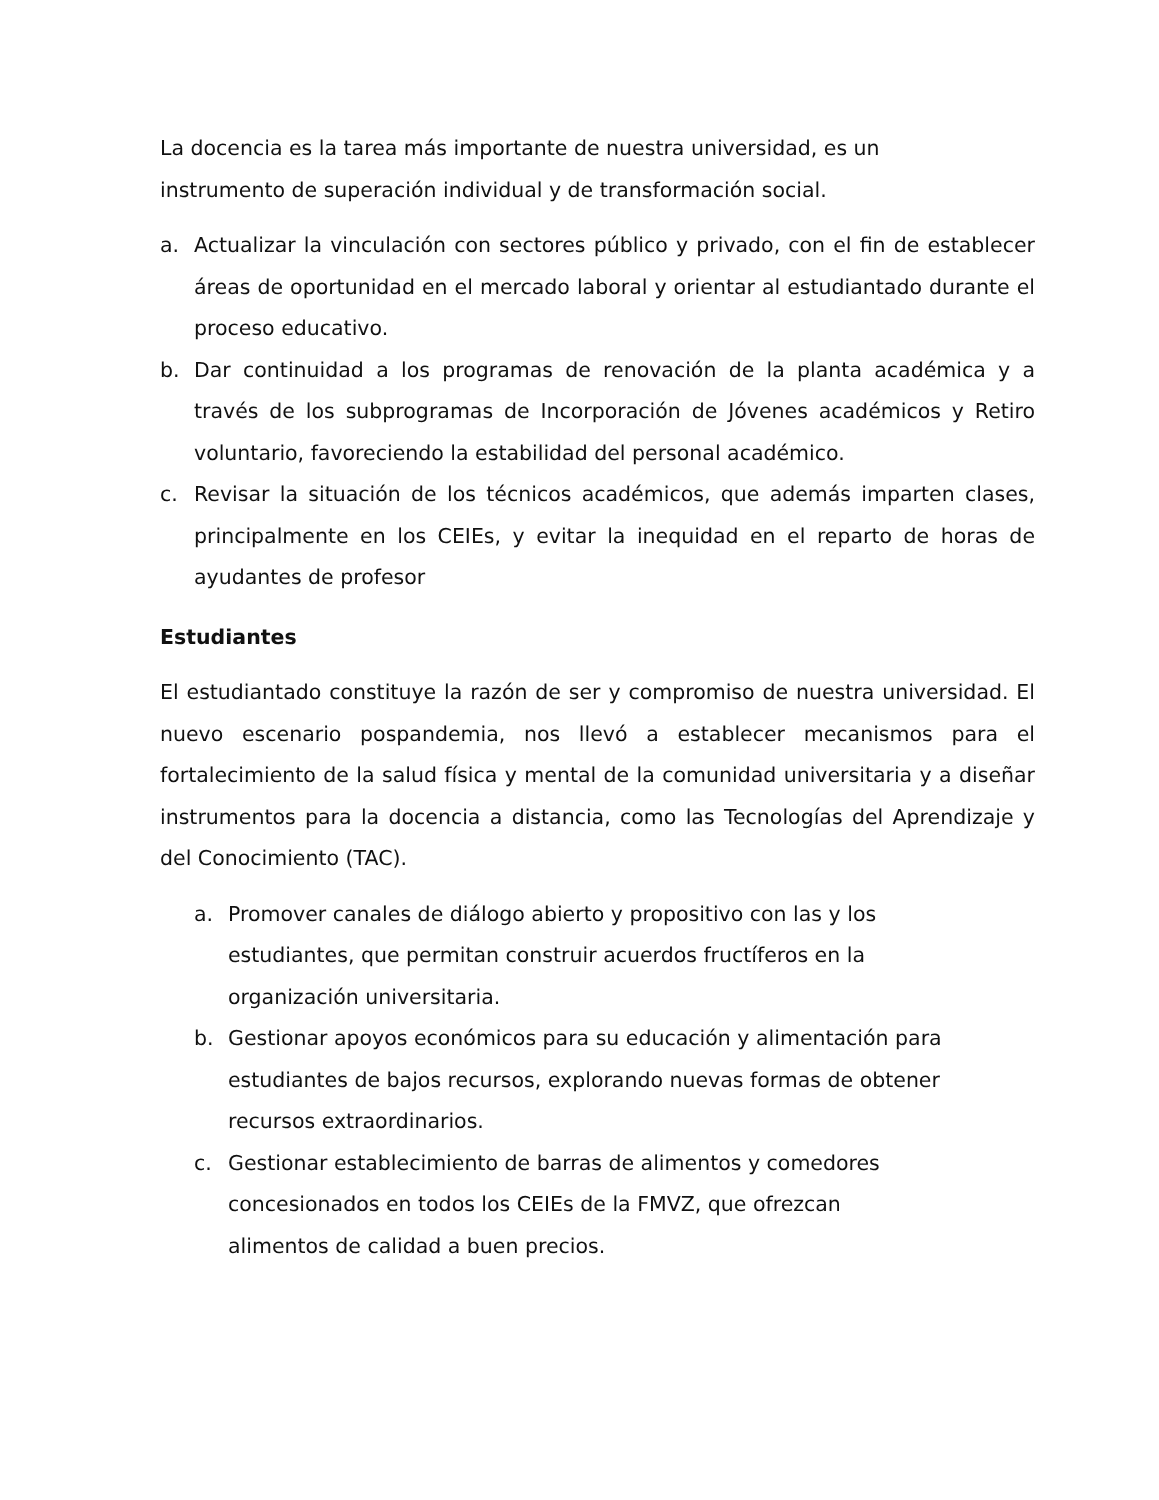La docencia es la tarea más importante de nuestra universidad, es un instrumento de superación individual y de transformación social.
a. Actualizar la vinculación con sectores público y privado, con el fin de establecer áreas de oportunidad en el mercado laboral y orientar al estudiantado durante el proceso educativo.
b. Dar continuidad a los programas de renovación de la planta académica y a través de los subprogramas de Incorporación de Jóvenes académicos y Retiro voluntario, favoreciendo la estabilidad del personal académico.
c. Revisar la situación de los técnicos académicos, que además imparten clases, principalmente en los CEIEs, y evitar la inequidad en el reparto de horas de ayudantes de profesor
Estudiantes
El estudiantado constituye la razón de ser y compromiso de nuestra universidad. El nuevo escenario pospandemia, nos llevó a establecer mecanismos para el fortalecimiento de la salud física y mental de la comunidad universitaria y a diseñar instrumentos para la docencia a distancia, como las Tecnologías del Aprendizaje y del Conocimiento (TAC).
a. Promover canales de diálogo abierto y propositivo con las y los estudiantes, que permitan construir acuerdos fructíferos en la organización universitaria.
b. Gestionar apoyos económicos para su educación y alimentación para estudiantes de bajos recursos, explorando nuevas formas de obtener recursos extraordinarios.
c. Gestionar establecimiento de barras de alimentos y comedores concesionados en todos los CEIEs de la FMVZ, que ofrezcan alimentos de calidad a buen precios.